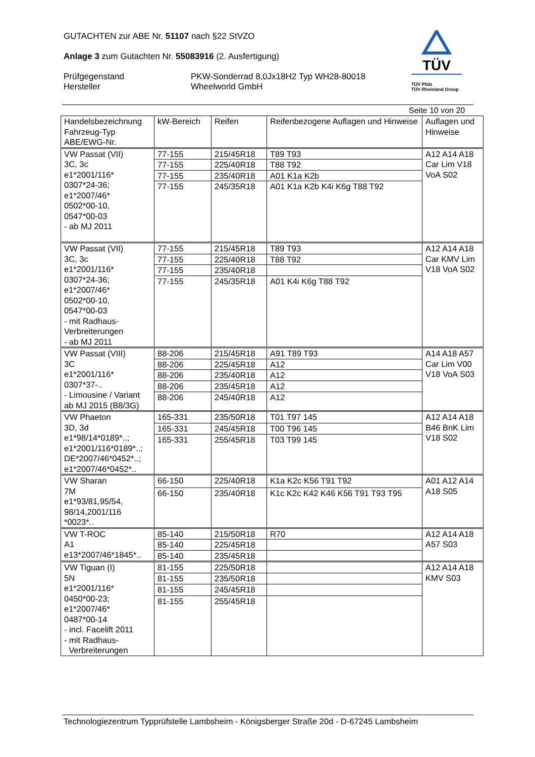GUTACHTEN zur ABE Nr. 51107 nach §22 StVZO
Anlage 3 zum Gutachten Nr. 55083916 (2. Ausfertigung)
Prüfgegenstand
Hersteller
PKW-Sonderrad 8,0Jx18H2 Typ WH28-80018
Wheelworld GmbH
TÜV
TÜV Pfalz
TÜV Rheinland Group
Seite 10 von 20
| Handelsbezeichnung Fahrzeug-Typ ABE/EWG-Nr. | kW-Bereich | Reifen | Reifenbezogene Auflagen und Hinweise | Auflagen und Hinweise |
| --- | --- | --- | --- | --- |
| VW Passat (VII) 3C, 3c e1*2001/116* 0307*24-36; e1*2007/46* 0502*00-10, 0547*00-03 - ab MJ 2011 | 77-155 | 215/45R18 | T89 T93 | A12 A14 A18 Car Lim V18 VoA S02 |
| | 77-155 | 225/40R18 | T88 T92 | |
| | 77-155 | 235/40R18 | A01 K1a K2b | |
| | 77-155 | 245/35R18 | A01 K1a K2b K4i K6g T88 T92 | |
| VW Passat (VII) 3C, 3c e1*2001/116* 0307*24-36; e1*2007/46* 0502*00-10, 0547*00-03 - mit Radhaus- Verbreiterungen - ab MJ 2011 | 77-155 | 215/45R18 | T89 T93 | A12 A14 A18 Car KMV Lim V18 VoA S02 |
| | 77-155 | 225/40R18 | T88 T92 | |
| | 77-155 | 235/40R18 | | |
| | 77-155 | 245/35R18 | A01 K4i K6g T88 T92 | |
| VW Passat (VIII) 3C e1*2001/116* 0307*37-.. - Limousine / Variant ab MJ 2015 (B8/3G) | 88-206 | 215/45R18 | A91 T89 T93 | A14 A18 A57 Car Lim V00 V18 VoA S03 |
| | 88-206 | 225/45R18 | A12 | |
| | 88-206 | 235/40R18 | A12 | |
| | 88-206 | 235/45R18 | A12 | |
| | 88-206 | 245/40R18 | A12 | |
| VW Phaeton 3D, 3d e1*98/14*0189*..; e1*2001/116*0189*..; DE*2007/46*0452*..; e1*2007/46*0452*.. | 165-331 | 235/50R18 | T01 T97 145 | A12 A14 A18 B46 BnK Lim V18 S02 |
| | 165-331 | 245/45R18 | T00 T96 145 | |
| | 165-331 | 255/45R18 | T03 T99 145 | |
| VW Sharan 7M e1*93/81,95/54, 98/14,2001/116 *0023*.. | 66-150 | 225/40R18 | K1a K2c K56 T91 T92 | A01 A12 A14 A18 S05 |
| | 66-150 | 235/40R18 | K1c K2c K42 K46 K56 T91 T93 T95 | |
| VW T-ROC A1 e13*2007/46*1845*.. | 85-140 | 215/50R18 | R70 | A12 A14 A18 A57 S03 |
| | 85-140 | 225/45R18 | | |
| | 85-140 | 235/45R18 | | |
| VW Tiguan (I) 5N e1*2001/116* 0450*00-23; e1*2007/46* 0487*00-14 - incl. Facelift 2011 - mit Radhaus- Verbreiterungen | 81-155 | 225/50R18 | | A12 A14 A18 KMV S03 |
| | 81-155 | 235/50R18 | | |
| | 81-155 | 245/45R18 | | |
| | 81-155 | 255/45R18 | | |
Technologiezentrum Typprüfstelle Lambsheim - Königsberger Straße 20d - D-67245 Lambsheim